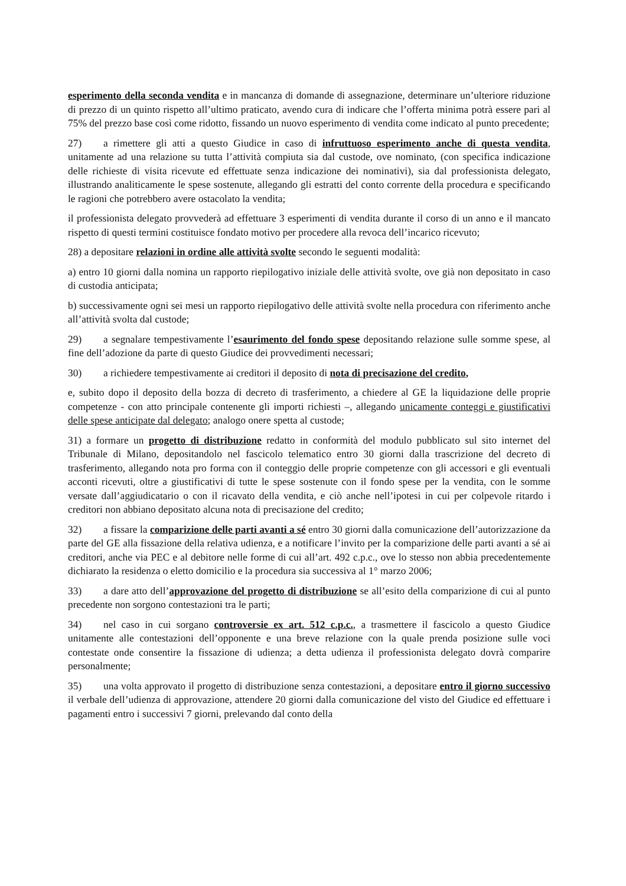esperimento della seconda vendita e in mancanza di domande di assegnazione, determinare un’ulteriore riduzione di prezzo di un quinto rispetto all’ultimo praticato, avendo cura di indicare che l’offerta minima potrà essere pari al 75% del prezzo base così come ridotto, fissando un nuovo esperimento di vendita come indicato al punto precedente;
27) a rimettere gli atti a questo Giudice in caso di infruttuoso esperimento anche di questa vendita, unitamente ad una relazione su tutta l’attività compiuta sia dal custode, ove nominato, (con specifica indicazione delle richieste di visita ricevute ed effettuate senza indicazione dei nominativi), sia dal professionista delegato, illustrando analiticamente le spese sostenute, allegando gli estratti del conto corrente della procedura e specificando le ragioni che potrebbero avere ostacolato la vendita;
il professionista delegato provvederà ad effettuare 3 esperimenti di vendita durante il corso di un anno e il mancato rispetto di questi termini costituisce fondato motivo per procedere alla revoca dell’incarico ricevuto;
28) a depositare relazioni in ordine alle attività svolte secondo le seguenti modalità:
a) entro 10 giorni dalla nomina un rapporto riepilogativo iniziale delle attività svolte, ove già non depositato in caso di custodia anticipata;
b) successivamente ogni sei mesi un rapporto riepilogativo delle attività svolte nella procedura con riferimento anche all’attività svolta dal custode;
29) a segnalare tempestivamente l’esaurimento del fondo spese depositando relazione sulle somme spese, al fine dell’adozione da parte di questo Giudice dei provvedimenti necessari;
30) a richiedere tempestivamente ai creditori il deposito di nota di precisazione del credito,
e, subito dopo il deposito della bozza di decreto di trasferimento, a chiedere al GE la liquidazione delle proprie competenze - con atto principale contenente gli importi richiesti –, allegando unicamente conteggi e giustificativi delle spese anticipate dal delegato; analogo onere spetta al custode;
31) a formare un progetto di distribuzione redatto in conformità del modulo pubblicato sul sito internet del Tribunale di Milano, depositandolo nel fascicolo telematico entro 30 giorni dalla trascrizione del decreto di trasferimento, allegando nota pro forma con il conteggio delle proprie competenze con gli accessori e gli eventuali acconti ricevuti, oltre a giustificativi di tutte le spese sostenute con il fondo spese per la vendita, con le somme versate dall’aggiudicatario o con il ricavato della vendita, e ciò anche nell’ipotesi in cui per colpevole ritardo i creditori non abbiano depositato alcuna nota di precisazione del credito;
32) a fissare la comparizione delle parti avanti a sé entro 30 giorni dalla comunicazione dell’autorizzazione da parte del GE alla fissazione della relativa udienza, e a notificare l’invito per la comparizione delle parti avanti a sé ai creditori, anche via PEC e al debitore nelle forme di cui all’art. 492 c.p.c., ove lo stesso non abbia precedentemente dichiarato la residenza o eletto domicilio e la procedura sia successiva al 1° marzo 2006;
33) a dare atto dell’approvazione del progetto di distribuzione se all’esito della comparizione di cui al punto precedente non sorgono contestazioni tra le parti;
34) nel caso in cui sorgano controversie ex art. 512 c.p.c., a trasmettere il fascicolo a questo Giudice unitamente alle contestazioni dell’opponente e una breve relazione con la quale prenda posizione sulle voci contestate onde consentire la fissazione di udienza; a detta udienza il professionista delegato dovrà comparire personalmente;
35) una volta approvato il progetto di distribuzione senza contestazioni, a depositare entro il giorno successivo il verbale dell’udienza di approvazione, attendere 20 giorni dalla comunicazione del visto del Giudice ed effettuare i pagamenti entro i successivi 7 giorni, prelevando dal conto della